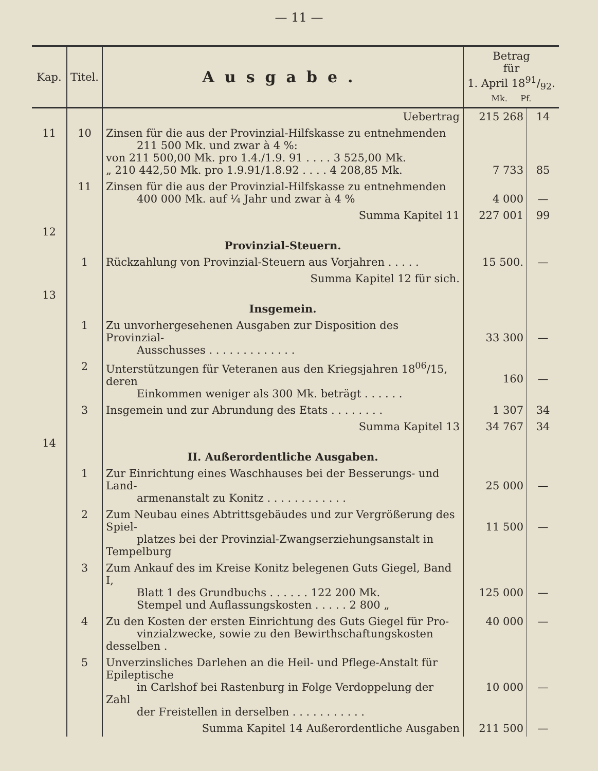— 11 —
| Kap. | Titel. | Ausgabe. | Betrag für 1. April 1891/92. Mk. Pf. | |
| --- | --- | --- | --- | --- |
| | | Uebertrag | 215 268 | 14 |
| 11 | 10 | Zinsen für die aus der Provinzial-Hilfskasse zu entnehmenden 211 500 Mk. und zwar à 4 %: von 211 500,00 Mk. pro 1.4./1.9. 91 . . . . 3 525,00 Mk. „ 210 442,50 Mk. pro 1.9.91/1.8.92 . . . . 4 208,85 Mk. | 7 733 | 85 |
| | 11 | Zinsen für die aus der Provinzial-Hilfskasse zu entnehmenden 400 000 Mk. auf ¼ Jahr und zwar à 4 % | 4 000 | — |
| | | Summa Kapitel 11 | 227 001 | 99 |
| 12 | | Provinzial-Steuern. | | |
| | 1 | Rückzahlung von Provinzial-Steuern aus Vorjahren . . . . . | 15 500. | — |
| | | Summa Kapitel 12 für sich. | | |
| 13 | | Insgemein. | | |
| | 1 | Zu unvorhergesehenen Ausgaben zur Disposition des Provinzial- Ausschusses . . . . . . . . . . . . . | 33 300 | — |
| | 2 | Unterstützungen für Veteranen aus den Kriegsjahren 18<sup>06</sup>/15, deren Einkommen weniger als 300 Mk. beträgt . . . . . . | 160 | — |
| | 3 | Insgemein und zur Abrundung des Etats . . . . . . . . | 1 307 | 34 |
| | | Summa Kapitel 13 | 34 767 | 34 |
| 14 | | II. Außerordentliche Ausgaben. | | |
| | 1 | Zur Einrichtung eines Waschhauses bei der Besserungs- und Land- armenanstalt zu Konitz . . . . . . . . . . . . | 25 000 | — |
| | 2 | Zum Neubau eines Abtrittsgebäudes und zur Vergrößerung des Spiel- platzes bei der Provinzial-Zwangserziehungsanstalt in Tempelburg | 11 500 | — |
| | 3 | Zum Ankauf des im Kreise Konitz belegenen Guts Giegel, Band I, Blatt 1 des Grundbuchs . . . . . . 122 200 Mk. Stempel und Auflassungskosten . . . . . 2 800 „ | 125 000 | — |
| | 4 | Zu den Kosten der ersten Einrichtung des Guts Giegel für Pro- vinzialzwecke, sowie zu den Bewirthschaftungskosten desselben . | 40 000 | — |
| | 5 | Unverzinsliches Darlehen an die Heil- und Pflege-Anstalt für Epileptische in Carlshof bei Rastenburg in Folge Verdoppelung der Zahl der Freistellen in derselben . . . . . . . . . . . | 10 000 | — |
| | | Summa Kapitel 14 Außerordentliche Ausgaben | 211 500 | — |